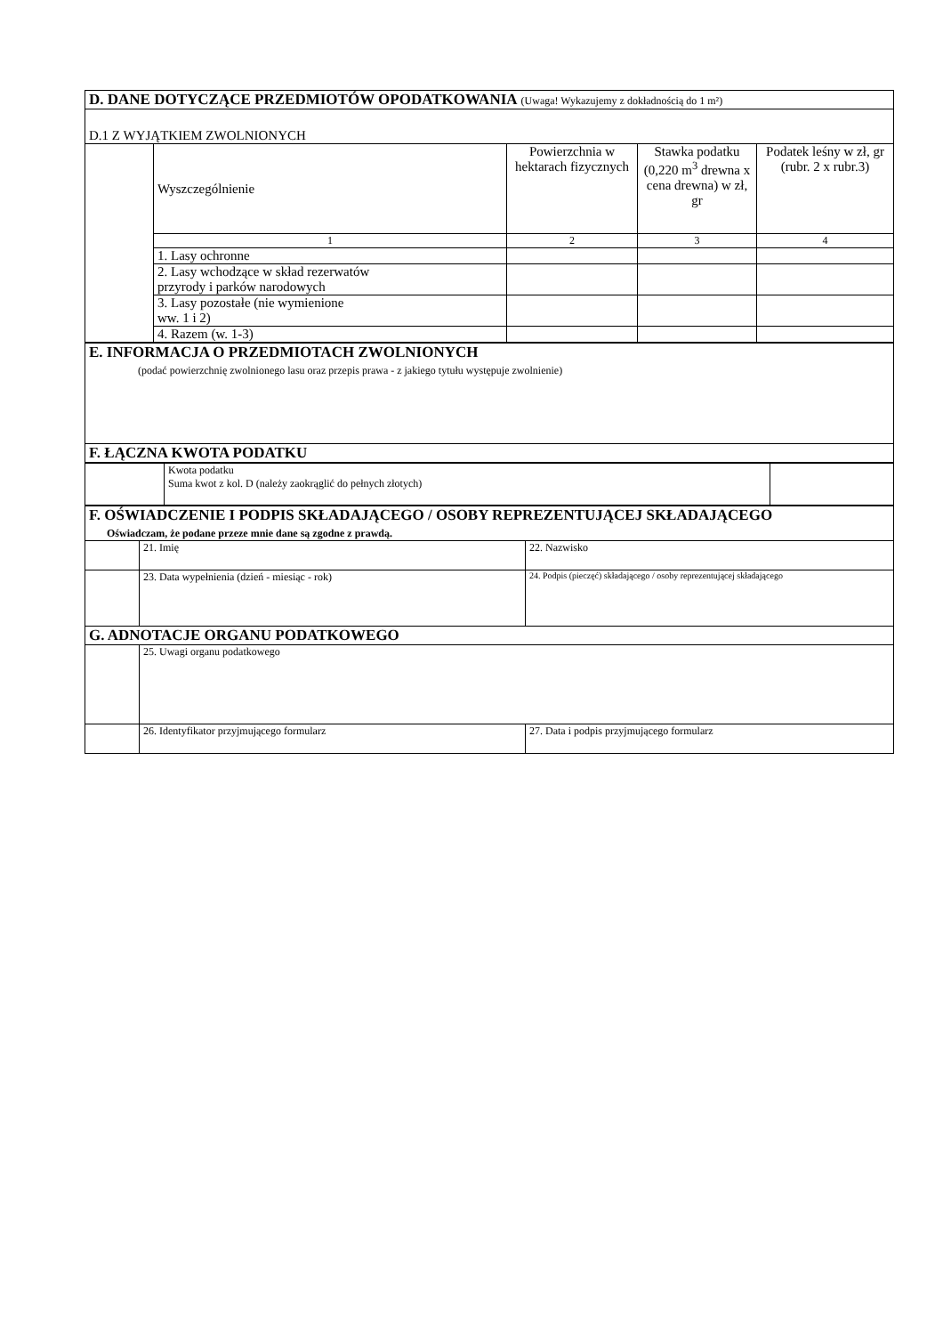| D. DANE DOTYCZĄCE PRZEDMIOTÓW OPODATKOWANIA (Uwaga! Wykazujemy z dokładnością do 1 m²) | | | | |
| D.1 Z WYJĄTKIEM ZWOLNIONYCH | | | | |
| | Wyszczególnienie | Powierzchnia w hektarach fizycznych | Stawka podatku (0,220 m<sup>3</sup> drewna x cena drewna) w zł, gr | Podatek leśny w zł, gr (rubr. 2 x rubr.3) |
| | 1 | 2 | 3 | 4 |
| | 1. Lasy ochronne | | | |
| | 2. Lasy wchodzące w skład rezerwatów przyrody i parków narodowych | | | |
| | 3. Lasy pozostałe (nie wymienione ww. 1 i 2) | | | |
| | 4. Razem (w. 1-3) | | | |
| E. INFORMACJA O PRZEDMIOTACH ZWOLNIONYCH (podać powierzchnię zwolnionego lasu oraz przepis prawa - z jakiego tytułu występuje zwolnienie) |
| F. ŁĄCZNA KWOTA PODATKU |
| | Kwota podatku Suma kwot z kol. D (należy zaokrąglić do pełnych złotych) | |
| F. OŚWIADCZENIE I PODPIS SKŁADAJĄCEGO / OSOBY REPREZENTUJĄCEJ SKŁADAJĄCEGO Oświadczam, że podane przeze mnie dane są zgodne z prawdą. | | |
| | 21. Imię | 22. Nazwisko |
| | 23. Data wypełnienia (dzień - miesiąc - rok) | 24. Podpis (pieczęć) składającego / osoby reprezentującej składającego |
| G. ADNOTACJE ORGANU PODATKOWEGO | | |
| | 25. Uwagi organu podatkowego | |
| | 26. Identyfikator przyjmującego formularz | 27. Data i podpis przyjmującego formularz |